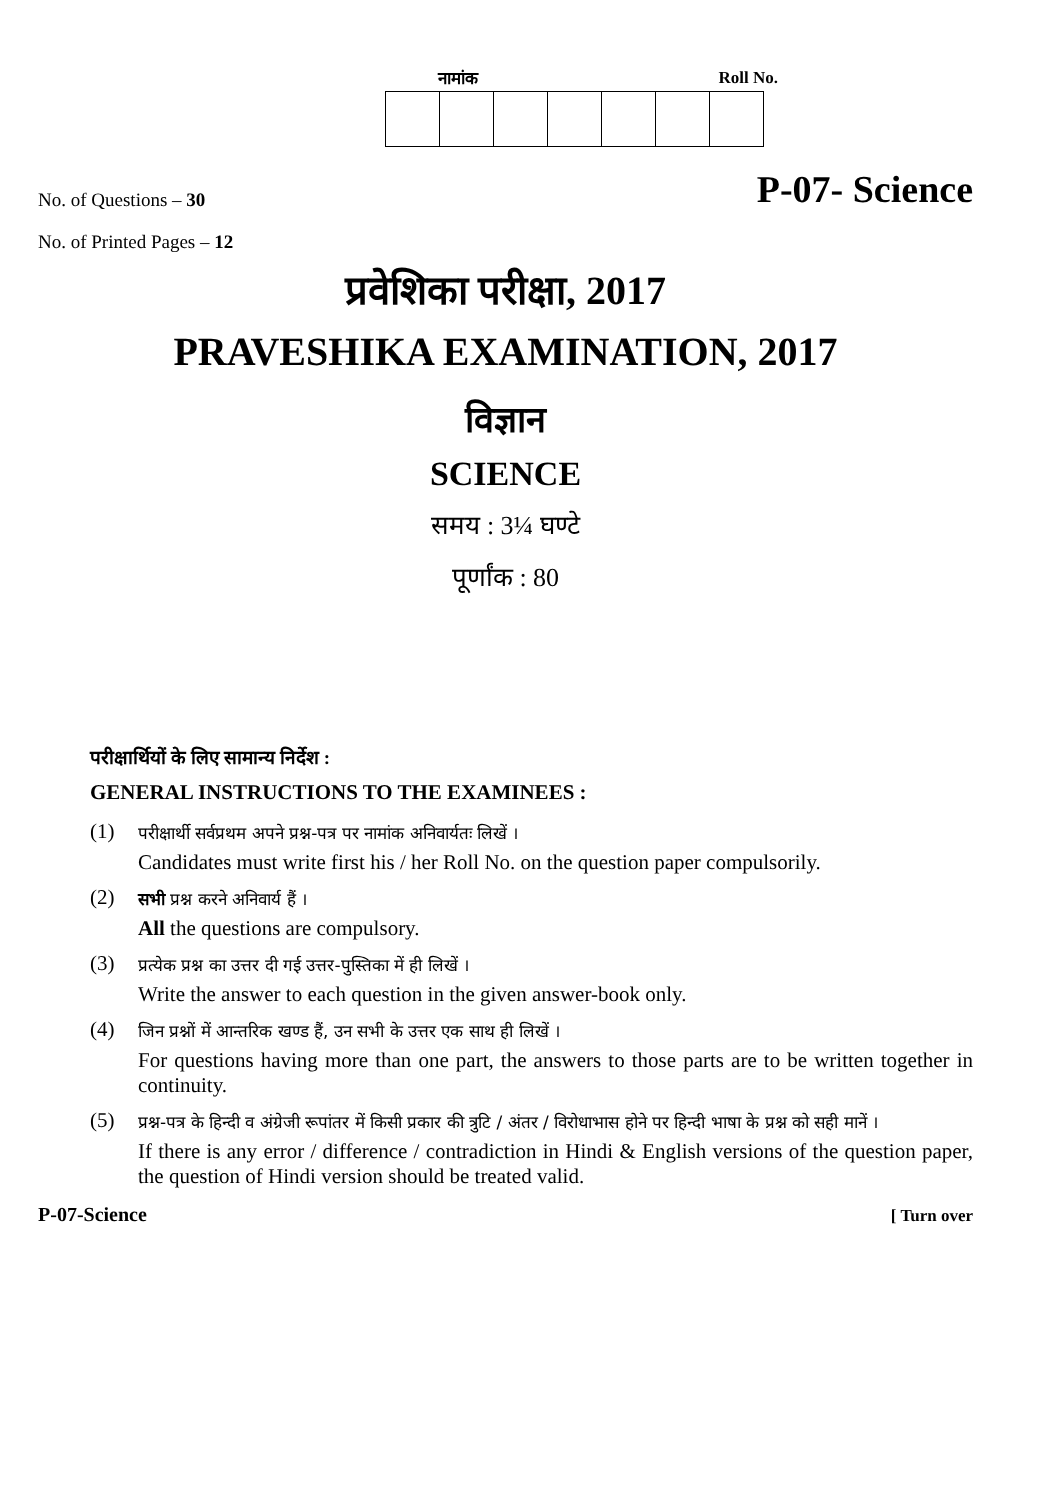नामांक Roll No.
No. of Questions – 30 P-07- Science
No. of Printed Pages – 12
प्रवेशिका परीक्षा, 2017
PRAVESHIKA EXAMINATION, 2017
विज्ञान
SCIENCE
समय : 3¼ घण्टे
पूर्णांक : 80
परीक्षार्थियों के लिए सामान्य निर्देश :
GENERAL INSTRUCTIONS TO THE EXAMINEES :
(1)
परीक्षार्थी सर्वप्रथम अपने प्रश्न-पत्र पर नामांक अनिवार्यतः लिखें ।
Candidates must write first his / her Roll No. on the question paper compulsorily.
(2)
सभी प्रश्न करने अनिवार्य हैं ।
All the questions are compulsory.
(3)
प्रत्येक प्रश्न का उत्तर दी गई उत्तर-पुस्तिका में ही लिखें ।
Write the answer to each question in the given answer-book only.
(4)
जिन प्रश्नों में आन्तरिक खण्ड हैं, उन सभी के उत्तर एक साथ ही लिखें ।
For questions having more than one part, the answers to those parts are to be written together in continuity.
(5)
प्रश्न-पत्र के हिन्दी व अंग्रेजी रूपांतर में किसी प्रकार की त्रुटि / अंतर / विरोधाभास होने पर हिन्दी भाषा के प्रश्न को सही मानें ।
If there is any error / difference / contradiction in Hindi & English versions of the question paper, the question of Hindi version should be treated valid.
P-07-Science [ Turn over